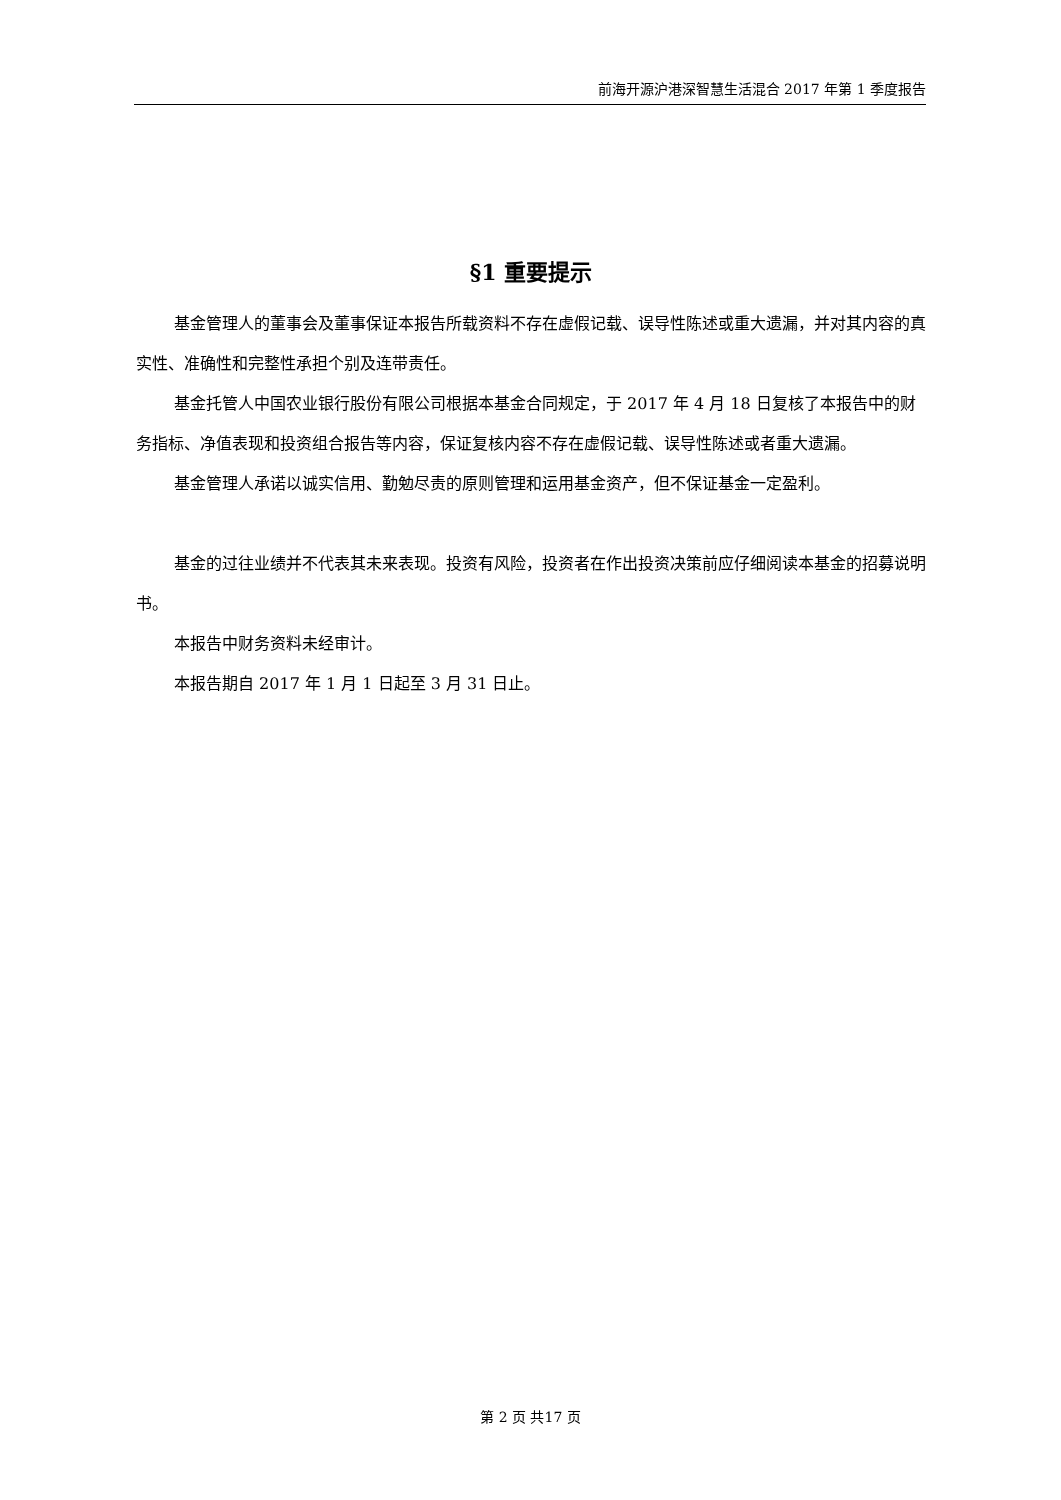前海开源沪港深智慧生活混合 2017 年第 1 季度报告
§1 重要提示
基金管理人的董事会及董事保证本报告所载资料不存在虚假记载、误导性陈述或重大遗漏，并对其内容的真实性、准确性和完整性承担个别及连带责任。
基金托管人中国农业银行股份有限公司根据本基金合同规定，于 2017 年 4 月 18 日复核了本报告中的财务指标、净值表现和投资组合报告等内容，保证复核内容不存在虚假记载、误导性陈述或者重大遗漏。
基金管理人承诺以诚实信用、勤勉尽责的原则管理和运用基金资产，但不保证基金一定盈利。
基金的过往业绩并不代表其未来表现。投资有风险，投资者在作出投资决策前应仔细阅读本基金的招募说明书。
本报告中财务资料未经审计。
本报告期自 2017 年 1 月 1 日起至 3 月 31 日止。
第 2 页 共17 页